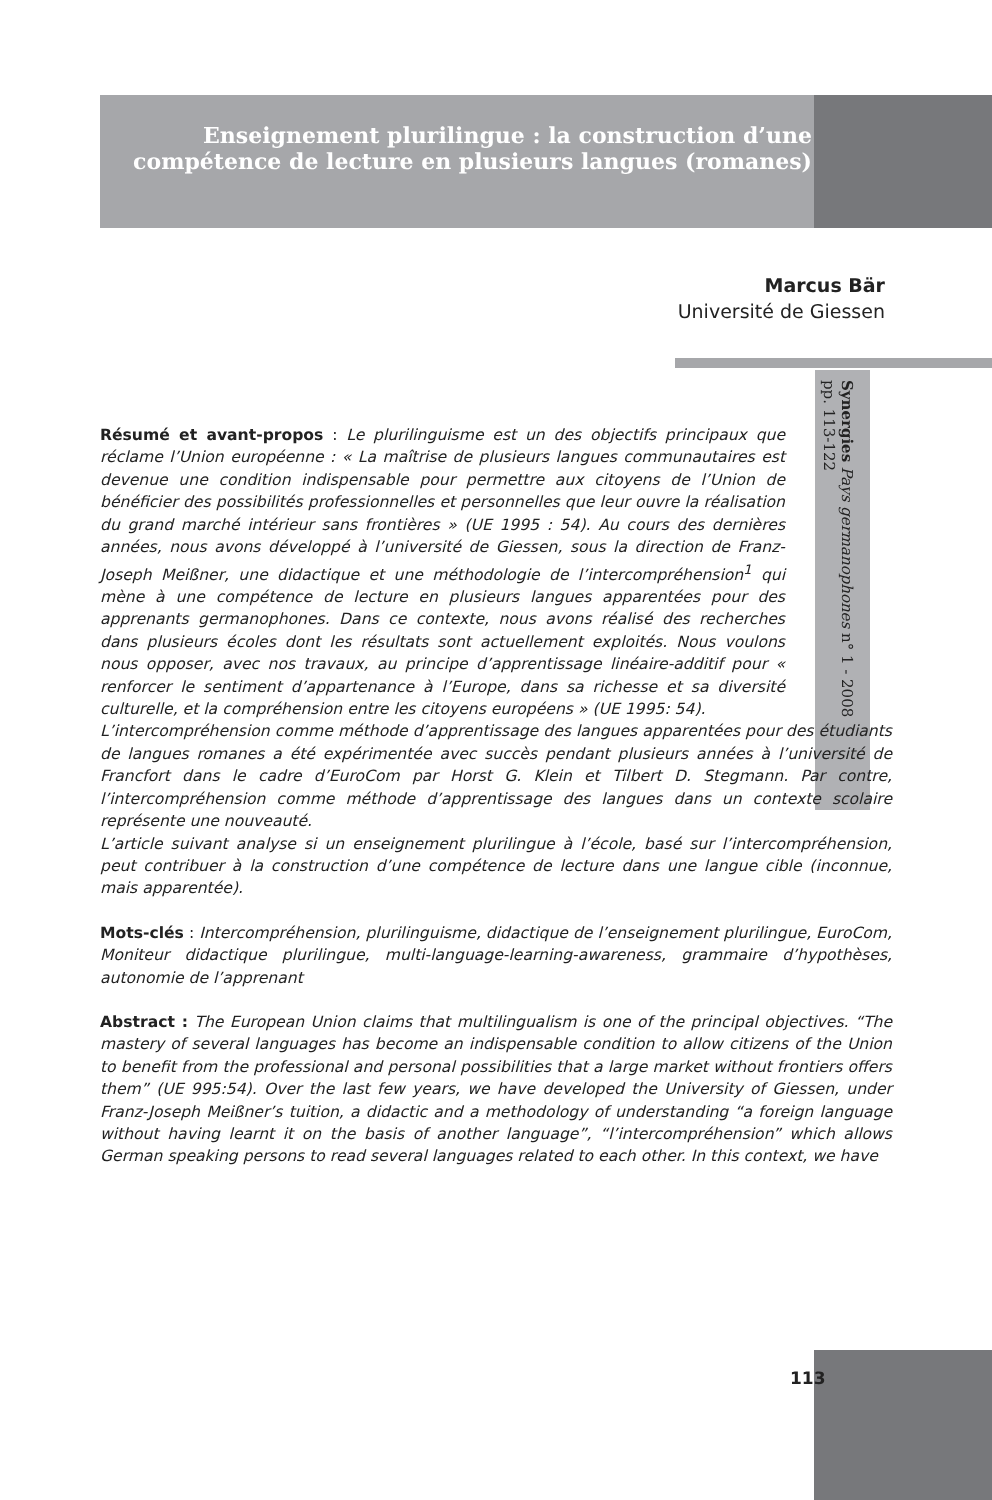Enseignement plurilingue : la construction d’une compétence de lecture en plusieurs langues (romanes)
Marcus Bär
Université de Giessen
Synergies Pays germanophones n° 1 - 2008
pp. 113-122
Résumé et avant-propos : Le plurilinguisme est un des objectifs principaux que réclame l’Union européenne : « La maîtrise de plusieurs langues communautaires est devenue une condition indispensable pour permettre aux citoyens de l’Union de bénéficier des possibilités professionnelles et personnelles que leur ouvre la réalisation du grand marché intérieur sans frontières » (UE 1995 : 54). Au cours des dernières années, nous avons développé à l’université de Giessen, sous la direction de Franz-Joseph Meißner, une didactique et une méthodologie de l’intercompréhension<sup>1</sup> qui mène à une compétence de lecture en plusieurs langues apparentées pour des apprenants germanophones. Dans ce contexte, nous avons réalisé des recherches dans plusieurs écoles dont les résultats sont actuellement exploités. Nous voulons nous opposer, avec nos travaux, au principe d’apprentissage linéaire-additif pour « renforcer le sentiment d’appartenance à l’Europe, dans sa richesse et sa diversité culturelle, et la compréhension entre les citoyens européens » (UE 1995: 54).
L’intercompréhension comme méthode d’apprentissage des langues apparentées pour des étudiants de langues romanes a été expérimentée avec succès pendant plusieurs années à l’université de Francfort dans le cadre d’EuroCom par Horst G. Klein et Tilbert D. Stegmann. Par contre, l’intercompréhension comme méthode d’apprentissage des langues dans un contexte scolaire représente une nouveauté.
L’article suivant analyse si un enseignement plurilingue à l’école, basé sur l’intercompréhension, peut contribuer à la construction d’une compétence de lecture dans une langue cible (inconnue, mais apparentée).
Mots-clés : Intercompréhension, plurilinguisme, didactique de l’enseignement plurilingue, EuroCom, Moniteur didactique plurilingue, multi-language-learning-awareness, grammaire d’hypothèses, autonomie de l’apprenant
Abstract : The European Union claims that multilingualism is one of the principal objectives. “The mastery of several languages has become an indispensable condition to allow citizens of the Union to benefit from the professional and personal possibilities that a large market without frontiers offers them” (UE 995:54). Over the last few years, we have developed the University of Giessen, under Franz-Joseph Meißner’s tuition, a didactic and a methodology of understanding “a foreign language without having learnt it on the basis of another language”, “l’intercompréhension” which allows German speaking persons to read several languages related to each other. In this context, we have
113